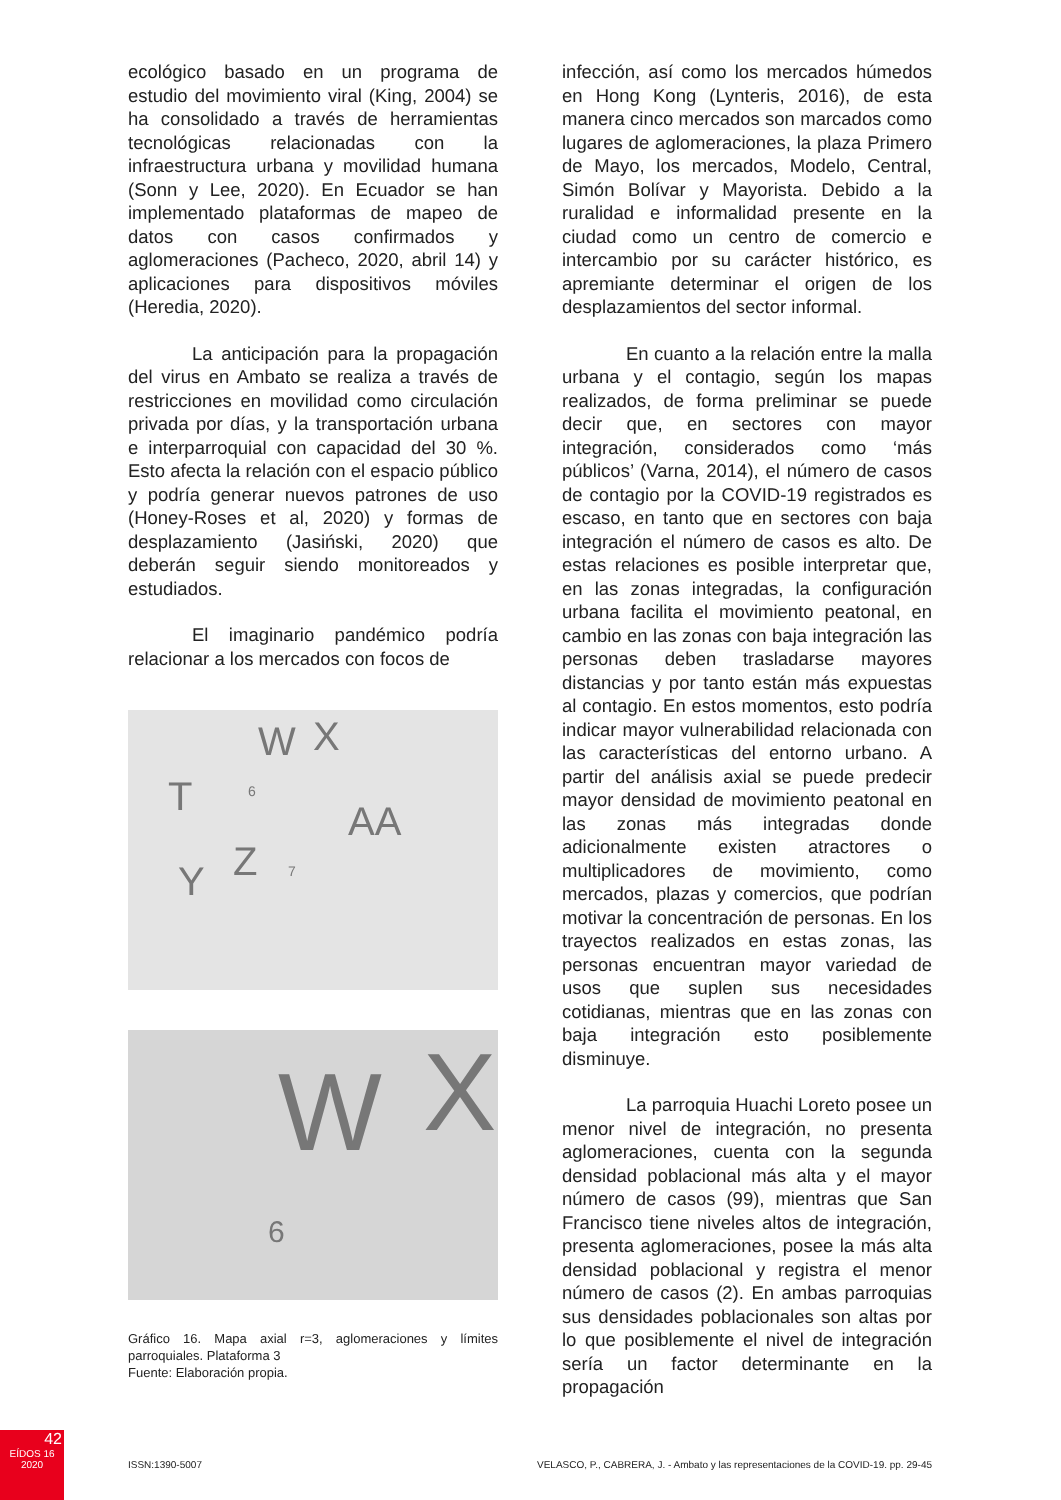ecológico basado en un programa de estudio del movimiento viral (King, 2004) se ha consolidado a través de herramientas tecnológicas relacionadas con la infraestructura urbana y movilidad humana (Sonn y Lee, 2020). En Ecuador se han implementado plataformas de mapeo de datos con casos confirmados y aglomeraciones (Pacheco, 2020, abril 14) y aplicaciones para dispositivos móviles (Heredia, 2020).
La anticipación para la propagación del virus en Ambato se realiza a través de restricciones en movilidad como circulación privada por días, y la transportación urbana e interparroquial con capacidad del 30 %. Esto afecta la relación con el espacio público y podría generar nuevos patrones de uso (Honey-Roses et al, 2020) y formas de desplazamiento (Jasiński, 2020) que deberán seguir siendo monitoreados y estudiados.
El imaginario pandémico podría relacionar a los mercados con focos de
W X
T 6
AA
Z 7
Y
W X
6
Gráfico 16. Mapa axial r=3, aglomeraciones y límites parroquiales. Plataforma 3
Fuente: Elaboración propia.
infección, así como los mercados húmedos en Hong Kong (Lynteris, 2016), de esta manera cinco mercados son marcados como lugares de aglomeraciones, la plaza Primero de Mayo, los mercados, Modelo, Central, Simón Bolívar y Mayorista. Debido a la ruralidad e informalidad presente en la ciudad como un centro de comercio e intercambio por su carácter histórico, es apremiante determinar el origen de los desplazamientos del sector informal.
En cuanto a la relación entre la malla urbana y el contagio, según los mapas realizados, de forma preliminar se puede decir que, en sectores con mayor integración, considerados como ‘más públicos’ (Varna, 2014), el número de casos de contagio por la COVID-19 registrados es escaso, en tanto que en sectores con baja integración el número de casos es alto. De estas relaciones es posible interpretar que, en las zonas integradas, la configuración urbana facilita el movimiento peatonal, en cambio en las zonas con baja integración las personas deben trasladarse mayores distancias y por tanto están más expuestas al contagio. En estos momentos, esto podría indicar mayor vulnerabilidad relacionada con las características del entorno urbano. A partir del análisis axial se puede predecir mayor densidad de movimiento peatonal en las zonas más integradas donde adicionalmente existen atractores o multiplicadores de movimiento, como mercados, plazas y comercios, que podrían motivar la concentración de personas. En los trayectos realizados en estas zonas, las personas encuentran mayor variedad de usos que suplen sus necesidades cotidianas, mientras que en las zonas con baja integración esto posiblemente disminuye.
La parroquia Huachi Loreto posee un menor nivel de integración, no presenta aglomeraciones, cuenta con la segunda densidad poblacional más alta y el mayor número de casos (99), mientras que San Francisco tiene niveles altos de integración, presenta aglomeraciones, posee la más alta densidad poblacional y registra el menor número de casos (2). En ambas parroquias sus densidades poblacionales son altas por lo que posiblemente el nivel de integración sería un factor determinante en la propagación
42
EÍDOS 16
2020
ISSN:1390-5007 VELASCO, P., CABRERA, J. - Ambato y las representaciones de la COVID-19. pp. 29-45